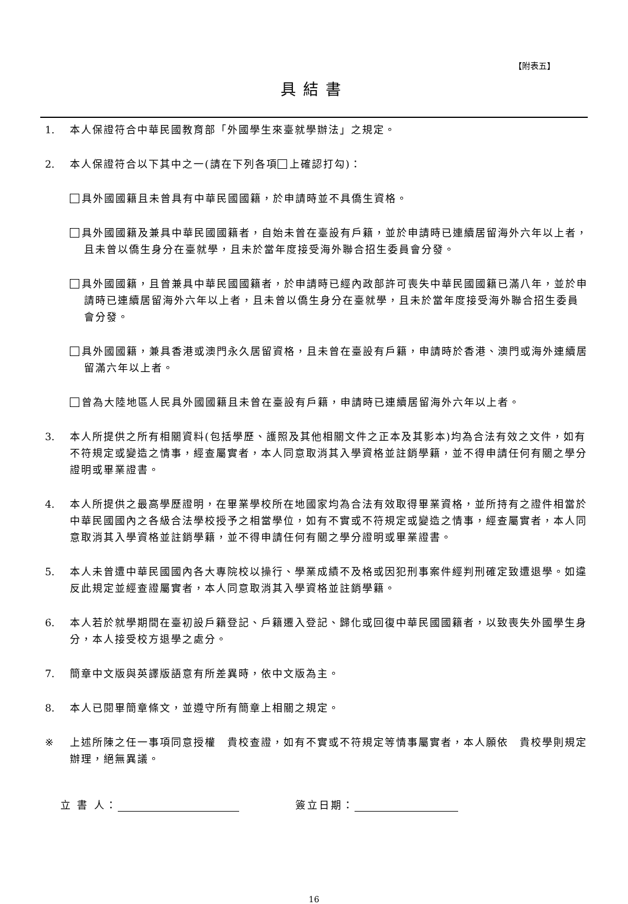【附表五】
具結書
1. 本人保證符合中華民國教育部「外國學生來臺就學辦法」之規定。
2. 本人保證符合以下其中之一(請在下列各項 上確認打勾)：
具外國國籍且未曾具有中華民國國籍，於申請時並不具僑生資格。
具外國國籍及兼具中華民國國籍者，自始未曾在臺設有戶籍，並於申請時已連續居留海外六年以上者，且未曾以僑生身分在臺就學，且未於當年度接受海外聯合招生委員會分發。
具外國國籍，且曾兼具中華民國國籍者，於申請時已經內政部許可喪失中華民國國籍已滿八年，並於申請時已連續居留海外六年以上者，且未曾以僑生身分在臺就學，且未於當年度接受海外聯合招生委員會分發。
具外國國籍，兼具香港或澳門永久居留資格，且未曾在臺設有戶籍，申請時於香港、澳門或海外連續居留滿六年以上者。
曾為大陸地區人民具外國國籍且未曾在臺設有戶籍，申請時已連續居留海外六年以上者。
3. 本人所提供之所有相關資料(包括學歷、護照及其他相關文件之正本及其影本)均為合法有效之文件，如有不符規定或變造之情事，經查屬實者，本人同意取消其入學資格並註銷學籍，並不得申請任何有關之學分證明或畢業證書。
4. 本人所提供之最高學歷證明，在畢業學校所在地國家均為合法有效取得畢業資格，並所持有之證件相當於中華民國國內之各級合法學校授予之相當學位，如有不實或不符規定或變造之情事，經查屬實者，本人同意取消其入學資格並註銷學籍，並不得申請任何有關之學分證明或畢業證書。
5. 本人未曾遭中華民國國內各大專院校以操行、學業成績不及格或因犯刑事案件經判刑確定致遭退學。如違反此規定並經查證屬實者，本人同意取消其入學資格並註銷學籍。
6. 本人若於就學期間在臺初設戶籍登記、戶籍遷入登記、歸化或回復中華民國國籍者，以致喪失外國學生身分，本人接受校方退學之處分。
7. 簡章中文版與英譯版語意有所差異時，依中文版為主。
8. 本人已閱畢簡章條文，並遵守所有簡章上相關之規定。
※ 上述所陳之任一事項同意授權　貴校查證，如有不實或不符規定等情事屬實者，本人願依　貴校學則規定辦理，絕無異議。
立 書 人： 簽立日期：
16